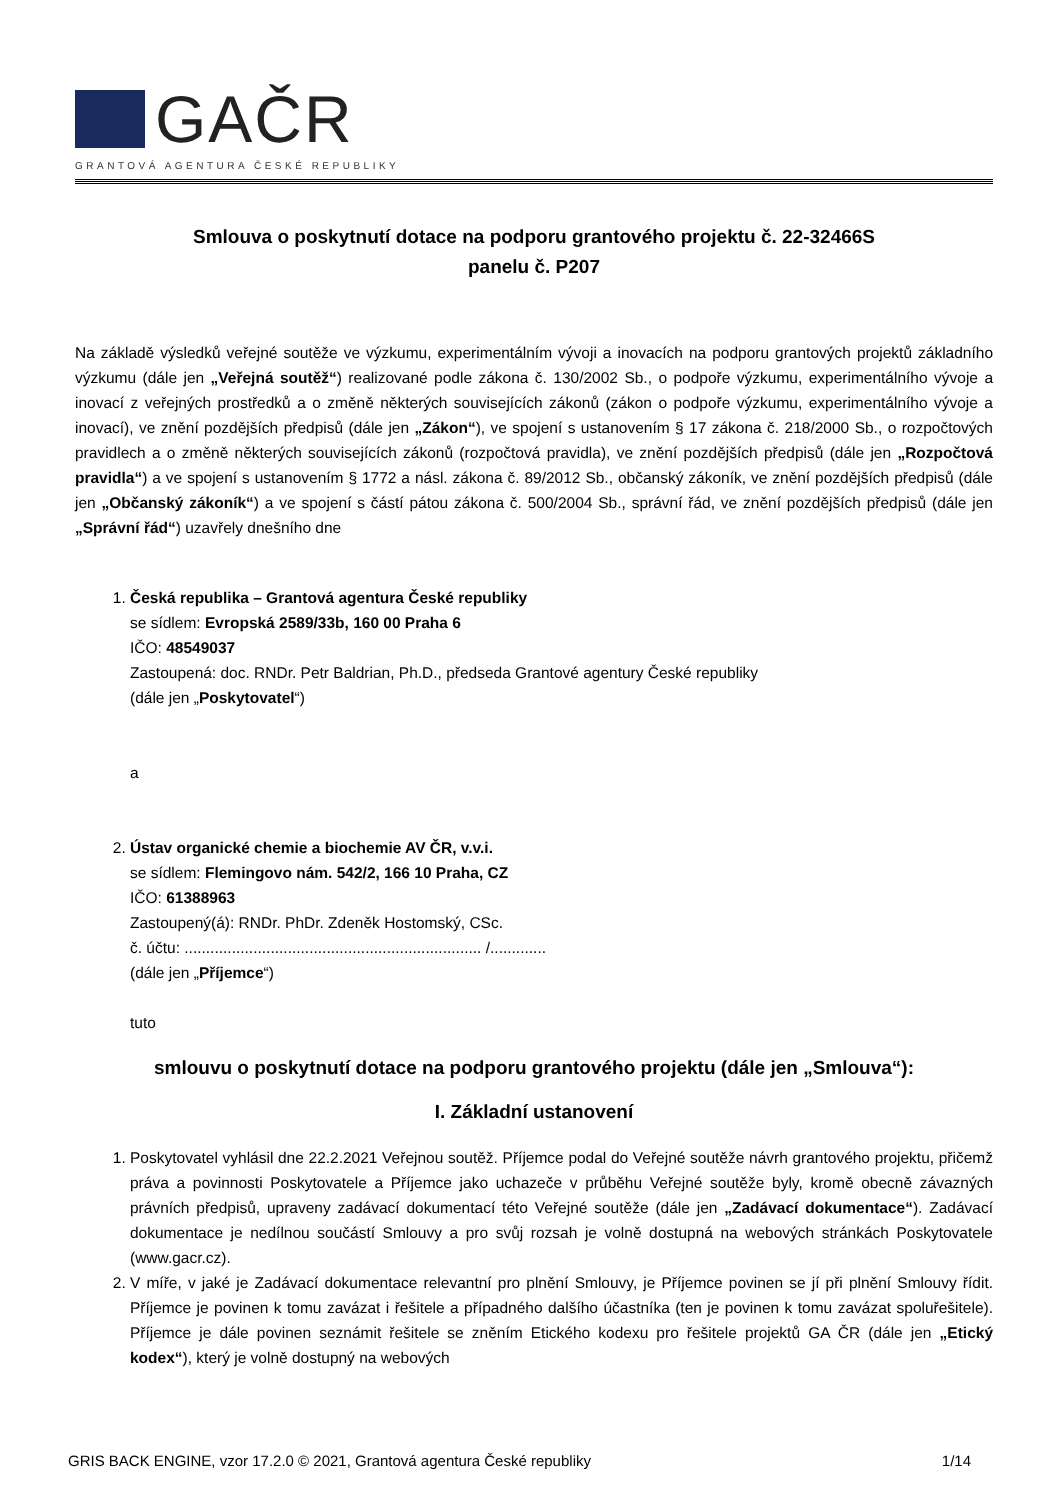GAČR
GRANTOVÁ AGENTURA ČESKÉ REPUBLIKY
Smlouva o poskytnutí dotace na podporu grantového projektu č. 22-32466S
panelu č. P207
Na základě výsledků veřejné soutěže ve výzkumu, experimentálním vývoji a inovacích na podporu grantových projektů základního výzkumu (dále jen „Veřejná soutěž“) realizované podle zákona č. 130/2002 Sb., o podpoře výzkumu, experimentálního vývoje a inovací z veřejných prostředků a o změně některých souvisejících zákonů (zákon o podpoře výzkumu, experimentálního vývoje a inovací), ve znění pozdějších předpisů (dále jen „Zákon“), ve spojení s ustanovením § 17 zákona č. 218/2000 Sb., o rozpočtových pravidlech a o změně některých souvisejících zákonů (rozpočtová pravidla), ve znění pozdějších předpisů (dále jen „Rozpočtová pravidla“) a ve spojení s ustanovením § 1772 a násl. zákona č. 89/2012 Sb., občanský zákoník, ve znění pozdějších předpisů (dále jen „Občanský zákoník“) a ve spojení s částí pátou zákona č. 500/2004 Sb., správní řád, ve znění pozdějších předpisů (dále jen „Správní řád“) uzavřely dnešního dne
1. Česká republika – Grantová agentura České republiky
se sídlem: Evropská 2589/33b, 160 00 Praha 6
IČO: 48549037
Zastoupená: doc. RNDr. Petr Baldrian, Ph.D., předseda Grantové agentury České republiky
(dále jen „Poskytovatel“)
a
2. Ústav organické chemie a biochemie AV ČR, v.v.i.
se sídlem: Flemingovo nám. 542/2, 166 10 Praha, CZ
IČO: 61388963
Zastoupený(á): RNDr. PhDr. Zdeněk Hostomský, CSc.
č. účtu: ..................................................................... /.............
(dále jen „Příjemce“)
tuto
smlouvu o poskytnutí dotace na podporu grantového projektu (dále jen „Smlouva“):
I. Základní ustanovení
1. Poskytovatel vyhlásil dne 22.2.2021 Veřejnou soutěž. Příjemce podal do Veřejné soutěže návrh grantového projektu, přičemž práva a povinnosti Poskytovatele a Příjemce jako uchazeče v průběhu Veřejné soutěže byly, kromě obecně závazných právních předpisů, upraveny zadávací dokumentací této Veřejné soutěže (dále jen „Zadávací dokumentace“). Zadávací dokumentace je nedílnou součástí Smlouvy a pro svůj rozsah je volně dostupná na webových stránkách Poskytovatele (www.gacr.cz).
2. V míře, v jaké je Zadávací dokumentace relevantní pro plnění Smlouvy, je Příjemce povinen se jí při plnění Smlouvy řídit. Příjemce je povinen k tomu zavázat i řešitele a případného dalšího účastníka (ten je povinen k tomu zavázat spoluřešitele). Příjemce je dále povinen seznámit řešitele se zněním Etického kodexu pro řešitele projektů GA ČR (dále jen „Etický kodex“), který je volně dostupný na webových
GRIS BACK ENGINE, vzor 17.2.0 © 2021, Grantová agentura České republiky 1/14